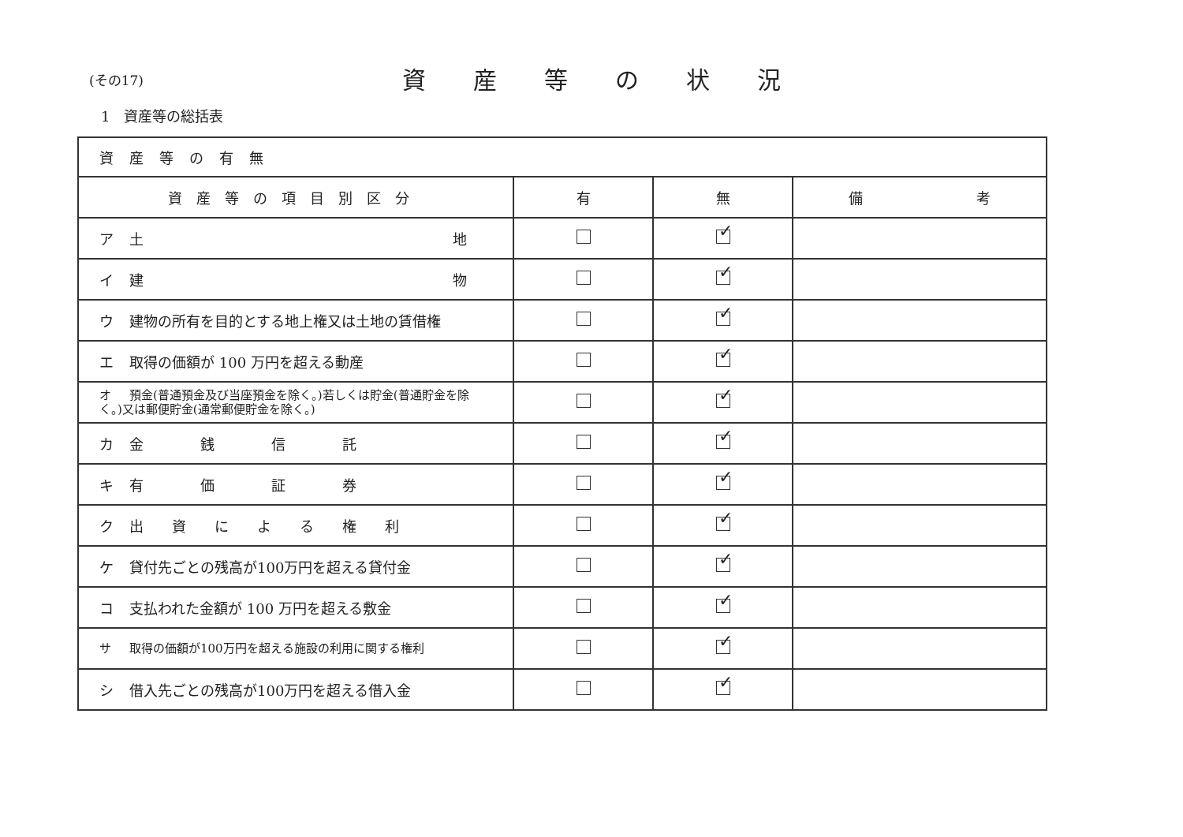(その17)
資産等の状況
1　資産等の総括表
| 資産等の有無 | | | |
| 資産等の項目別区分 | 有 | 無 | 備 考 |
| ア 土 地 | | ✓ | |
| イ 建 物 | | ✓ | |
| ウ 建物の所有を目的とする地上権又は土地の賃借権 | | ✓ | |
| エ 取得の価額が 100 万円を超える動産 | | ✓ | |
| オ 預金(普通預金及び当座預金を除く。)若しくは貯金(普通貯金を除く。)又は郵便貯金(通常郵便貯金を除く。) | | ✓ | |
| カ 金 銭 信 託 | | ✓ | |
| キ 有 価 証 券 | | ✓ | |
| ク 出 資 に よ る 権 利 | | ✓ | |
| ケ 貸付先ごとの残高が100万円を超える貸付金 | | ✓ | |
| コ 支払われた金額が 100 万円を超える敷金 | | ✓ | |
| サ 取得の価額が100万円を超える施設の利用に関する権利 | | ✓ | |
| シ 借入先ごとの残高が100万円を超える借入金 | | ✓ | |